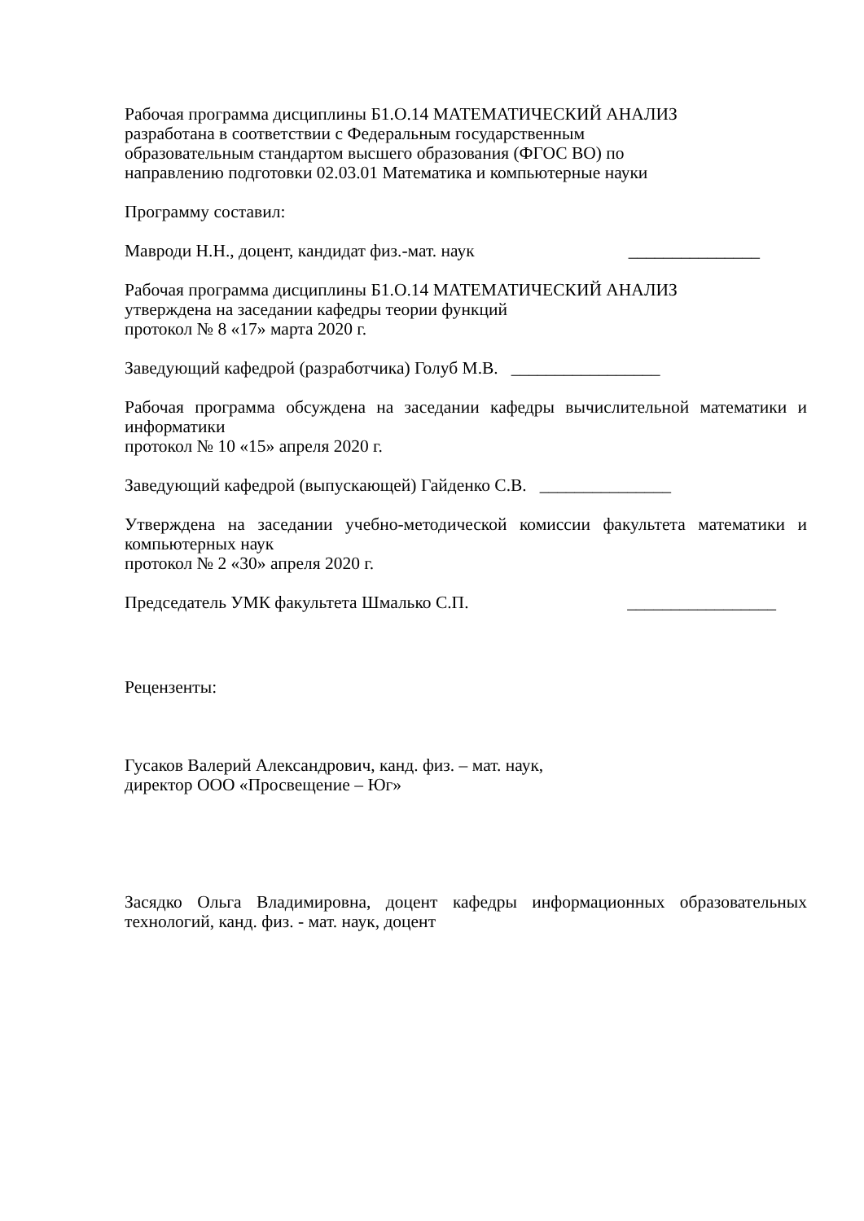Рабочая программа дисциплины Б1.О.14 МАТЕМАТИЧЕСКИЙ АНАЛИЗ
разработана в соответствии с Федеральным государственным
образовательным стандартом высшего образования (ФГОС ВО) по
направлению подготовки 02.03.01 Математика и компьютерные науки
Программу составил:
Мавроди Н.Н., доцент, кандидат физ.-мат. наук _______________
Рабочая программа дисциплины Б1.О.14 МАТЕМАТИЧЕСКИЙ АНАЛИЗ
утверждена на заседании кафедры теории функций
протокол № 8 «17» марта 2020 г.
Заведующий кафедрой (разработчика) Голуб М.В. _________________
Рабочая программа обсуждена на заседании кафедры вычислительной математики и информатики
протокол № 10 «15» апреля 2020 г.
Заведующий кафедрой (выпускающей) Гайденко С.В. _______________
Утверждена на заседании учебно-методической комиссии факультета математики и компьютерных наук
протокол № 2 «30» апреля 2020 г.
Председатель УМК факультета Шмалько С.П. _________________
Рецензенты:
Гусаков Валерий Александрович, канд. физ. – мат. наук,
директор ООО «Просвещение – Юг»
Засядко Ольга Владимировна, доцент кафедры информационных образовательных технологий, канд. физ. - мат. наук, доцент